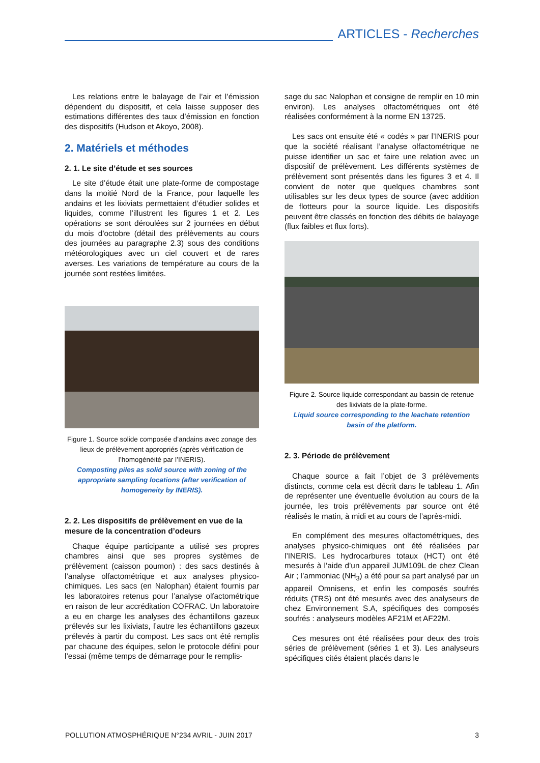ARTICLES - Recherches
Les relations entre le balayage de l’air et l’émission dépendent du dispositif, et cela laisse supposer des estimations différentes des taux d’émission en fonction des dispositifs (Hudson et Akoyo, 2008).
2. Matériels et méthodes
2. 1. Le site d’étude et ses sources
Le site d’étude était une plate-forme de compostage dans la moitié Nord de la France, pour laquelle les andains et les lixiviats permettaient d’étudier solides et liquides, comme l’illustrent les figures 1 et 2. Les opérations se sont déroulées sur 2 journées en début du mois d’octobre (détail des prélèvements au cours des journées au paragraphe 2.3) sous des conditions météorologiques avec un ciel couvert et de rares averses. Les variations de température au cours de la journée sont restées limitées.
Figure 1. Source solide composée d’andains avec zonage des lieux de prélèvement appropriés (après vérification de l’homogénéité par l’INERIS).
Composting piles as solid source with zoning of the appropriate sampling locations (after verification of homogeneity by INERIS).
2. 2. Les dispositifs de prélèvement en vue de la mesure de la concentration d’odeurs
Chaque équipe participante a utilisé ses propres chambres ainsi que ses propres systèmes de prélèvement (caisson poumon) : des sacs destinés à l’analyse olfactométrique et aux analyses physico-chimiques. Les sacs (en Nalophan) étaient fournis par les laboratoires retenus pour l’analyse olfactométrique en raison de leur accréditation COFRAC. Un laboratoire a eu en charge les analyses des échantillons gazeux prélevés sur les lixiviats, l’autre les échantillons gazeux prélevés à partir du compost. Les sacs ont été remplis par chacune des équipes, selon le protocole défini pour l’essai (même temps de démarrage pour le remplis-
sage du sac Nalophan et consigne de remplir en 10 min environ). Les analyses olfactométriques ont été réalisées conformément à la norme EN 13725.
Les sacs ont ensuite été « codés » par l’INERIS pour que la société réalisant l’analyse olfactométrique ne puisse identifier un sac et faire une relation avec un dispositif de prélèvement. Les différents systèmes de prélèvement sont présentés dans les figures 3 et 4. Il convient de noter que quelques chambres sont utilisables sur les deux types de source (avec addition de flotteurs pour la source liquide. Les dispositifs peuvent être classés en fonction des débits de balayage (flux faibles et flux forts).
Figure 2. Source liquide correspondant au bassin de retenue des lixiviats de la plate-forme.
Liquid source corresponding to the leachate retention basin of the platform.
2. 3. Période de prélèvement
Chaque source a fait l’objet de 3 prélèvements distincts, comme cela est décrit dans le tableau 1. Afin de représenter une éventuelle évolution au cours de la journée, les trois prélèvements par source ont été réalisés le matin, à midi et au cours de l’après-midi.
En complément des mesures olfactométriques, des analyses physico-chimiques ont été réalisées par l’INERIS. Les hydrocarbures totaux (HCT) ont été mesurés à l’aide d’un appareil JUM109L de chez Clean Air ; l’ammoniac (NH<sub>3</sub>) a été pour sa part analysé par un appareil Omnisens, et enfin les composés soufrés réduits (TRS) ont été mesurés avec des analyseurs de chez Environnement S.A, spécifiques des composés soufrés : analyseurs modèles AF21M et AF22M.
Ces mesures ont été réalisées pour deux des trois séries de prélèvement (séries 1 et 3). Les analyseurs spécifiques cités étaient placés dans le
POLLUTION ATMOSPHÉRIQUE N°234 AVRIL - JUIN 2017 3